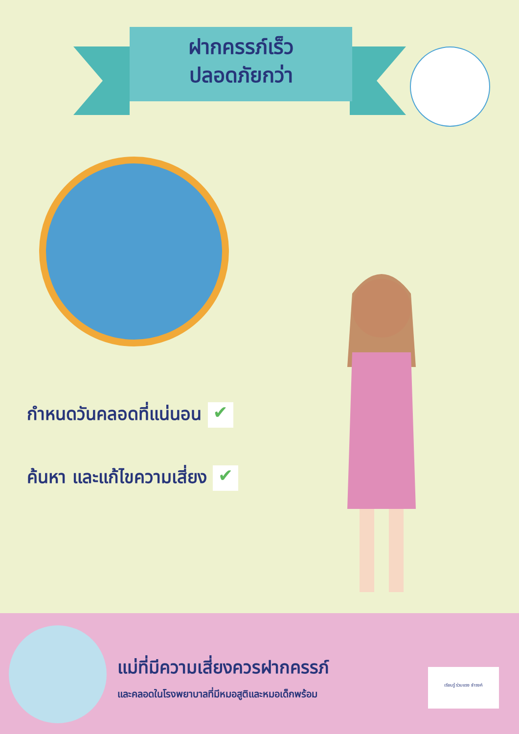ฝากครรภ์เร็ว
ปลอดภัยกว่า
กำหนดวันคลอดที่แน่นอน ✔
ค้นหา และแก้ไขความเสี่ยง ✔
แม่ที่มีความเสี่ยงควรฝากครรภ์
และคลอดในโรงพยาบาลที่มีหมอสูติและหมอเด็กพร้อม
เรียนรู้ ร่วมแรง ธำรงค์